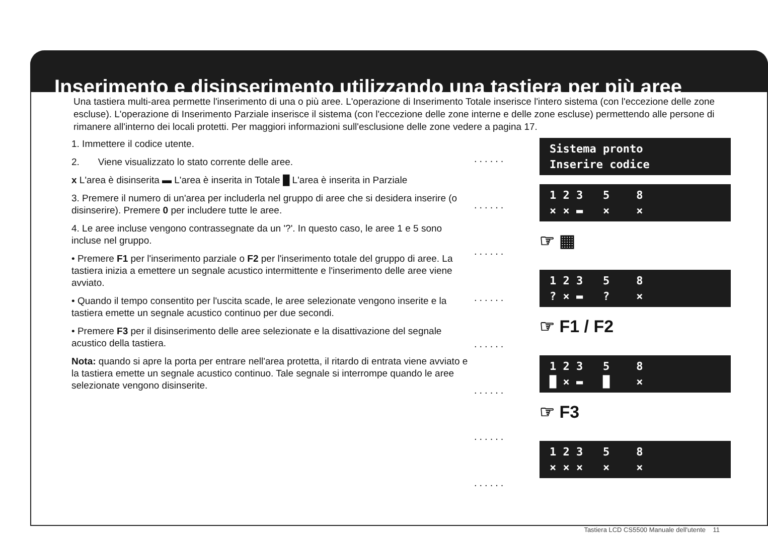Inserimento e disinserimento utilizzando una tastiera per più aree
Una tastiera multi-area permette l'inserimento di una o più aree. L'operazione di Inserimento Totale inserisce l'intero sistema (con l'eccezione delle zone escluse). L'operazione di Inserimento Parziale inserisce il sistema (con l'eccezione delle zone interne e delle zone escluse) permettendo alle persone di rimanere all'interno dei locali protetti. Per maggiori informazioni sull'esclusione delle zone vedere a pagina 17.
1. Immettere il codice utente.
2. Viene visualizzato lo stato corrente delle aree.
x L'area è disinserita ▬ L'area è inserita in Totale █ L'area è inserita in Parziale
3. Premere il numero di un'area per includerla nel gruppo di aree che si desidera inserire (o disinserire). Premere 0 per includere tutte le aree.
4. Le aree incluse vengono contrassegnate da un '?'. In questo caso, le aree 1 e 5 sono incluse nel gruppo.
• Premere F1 per l'inserimento parziale o F2 per l'inserimento totale del gruppo di aree. La tastiera inizia a emettere un segnale acustico intermittente e l'inserimento delle aree viene avviato.
• Quando il tempo consentito per l'uscita scade, le aree selezionate vengono inserite e la tastiera emette un segnale acustico continuo per due secondi.
• Premere F3 per il disinserimento delle aree selezionate e la disattivazione del segnale acustico della tastiera.
Nota: quando si apre la porta per entrare nell'area protetta, il ritardo di entrata viene avviato e la tastiera emette un segnale acustico continuo. Tale segnale si interrompe quando le aree selezionate vengono disinserite.
......
......
......
......
......
......
......
......
Sistema pronto Inserire codice
1 2 3 5 8 × × ▬ × ×
☞ ▦
1 2 3 5 8 ? × ▬ ? ×
☞ F1 / F2
1 2 3 5 8 █ × ▬ █ ×
☞ F3
1 2 3 5 8 × × × × ×
Tastiera LCD CS5500 Manuale dell'utente 11